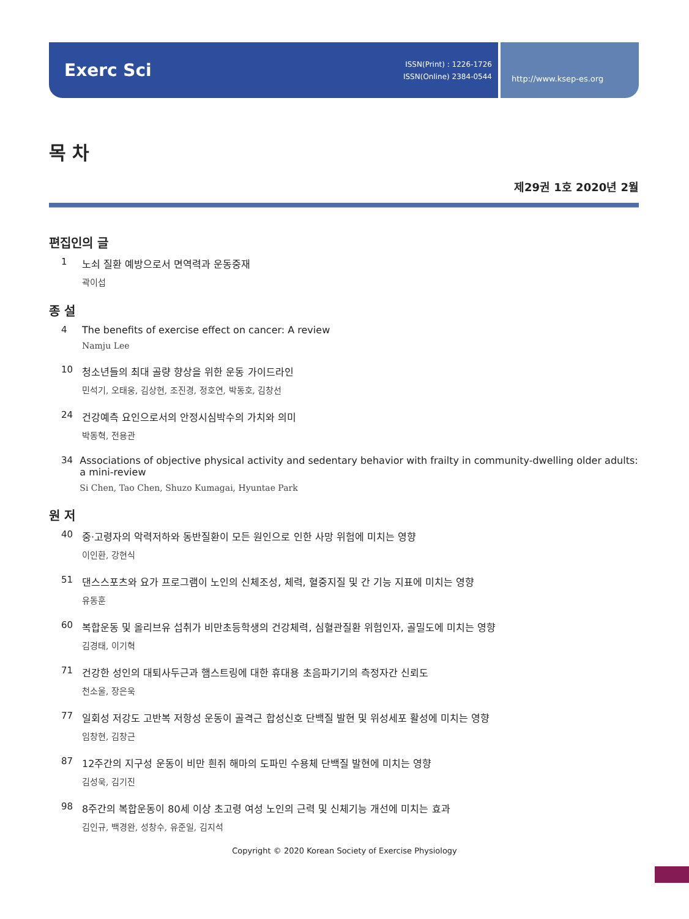Exerc Sci
ISSN(Print) : 1226-1726
ISSN(Online) 2384-0544
http://www.ksep-es.org
목 차
제29권 1호 2020년 2월
편집인의 글
1 노쇠 질환 예방으로서 면역력과 운동중재
곽이섭
종 설
4 The benefits of exercise effect on cancer: A review
Namju Lee
10 청소년들의 최대 골량 향상을 위한 운동 가이드라인
민석기, 오태웅, 김상현, 조진경, 정호연, 박동호, 김창선
24 건강예측 요인으로서의 안정시심박수의 가치와 의미
박동혁, 전용관
34 Associations of objective physical activity and sedentary behavior with frailty in community-dwelling older adults: a mini-review
Si Chen, Tao Chen, Shuzo Kumagai, Hyuntae Park
원 저
40 중·고령자의 악력저하와 동반질환이 모든 원인으로 인한 사망 위험에 미치는 영향
이인환, 강현식
51 댄스스포츠와 요가 프로그램이 노인의 신체조성, 체력, 혈중지질 및 간 기능 지표에 미치는 영향
유동훈
60 복합운동 및 올리브유 섭취가 비만초등학생의 건강체력, 심혈관질환 위험인자, 골밀도에 미치는 영향
김경태, 이기혁
71 건강한 성인의 대퇴사두근과 햄스트링에 대한 휴대용 초음파기기의 측정자간 신뢰도
천소울, 장은욱
77 일회성 저강도 고반복 저항성 운동이 골격근 합성신호 단백질 발현 및 위성세포 활성에 미치는 영향
임창현, 김창근
87 12주간의 지구성 운동이 비만 흰쥐 해마의 도파민 수용체 단백질 발현에 미치는 영향
김성욱, 김기진
98 8주간의 복합운동이 80세 이상 초고령 여성 노인의 근력 및 신체기능 개선에 미치는 효과
김인규, 백경완, 성창수, 유준일, 김지석
Copyright © 2020 Korean Society of Exercise Physiology